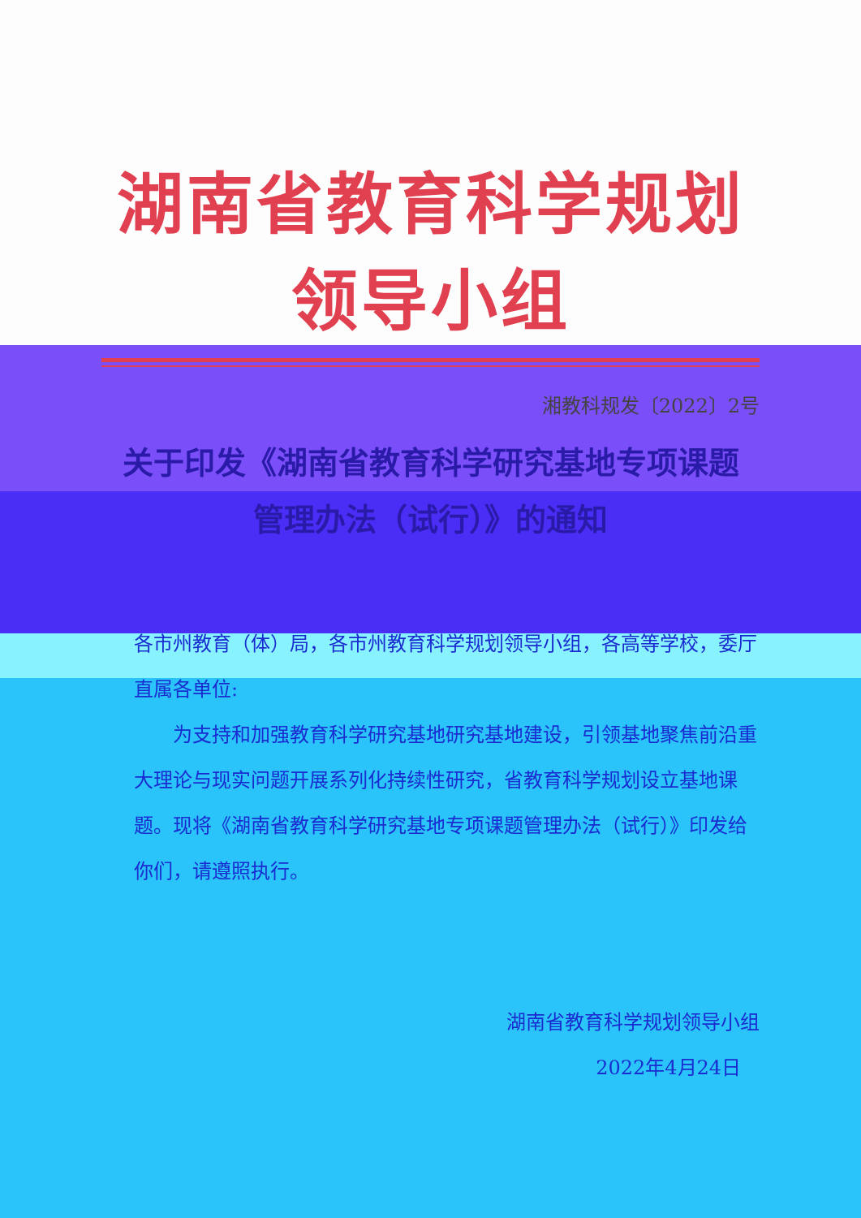湖南省教育科学规划领导小组
湘教科规发〔2022〕2号
关于印发《湖南省教育科学研究基地专项课题
管理办法（试行）》的通知
各市州教育（体）局，各市州教育科学规划领导小组，各高等学校，委厅直属各单位:
为支持和加强教育科学研究基地研究基地建设，引领基地聚焦前沿重大理论与现实问题开展系列化持续性研究，省教育科学规划设立基地课题。现将《湖南省教育科学研究基地专项课题管理办法（试行）》印发给你们，请遵照执行。
湖南省教育科学规划领导小组
2022年4月24日